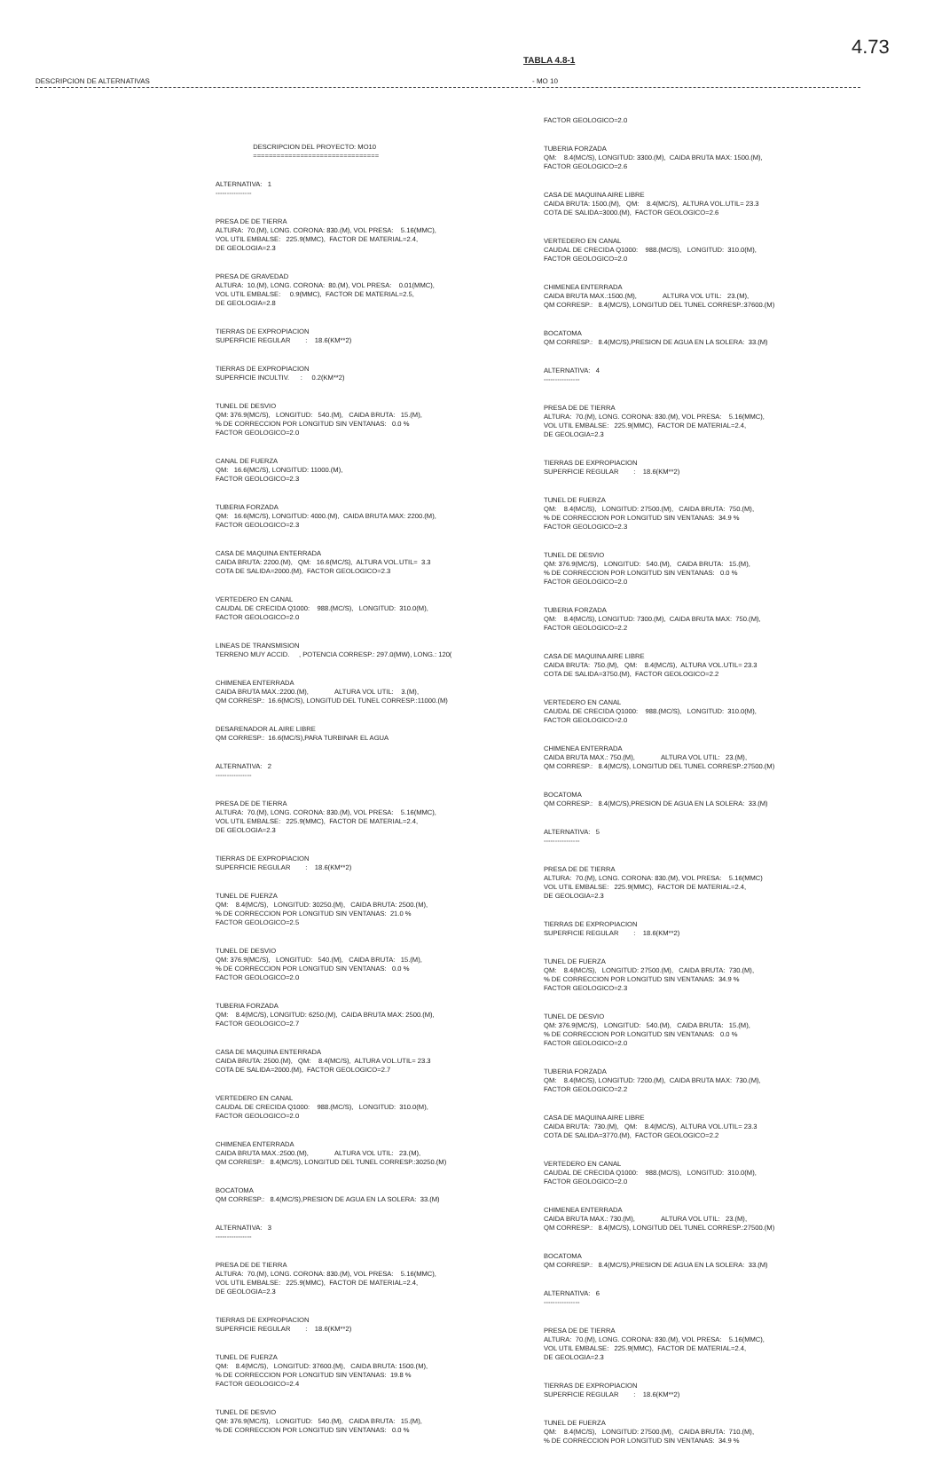4.73
TABLA 4.8-1
DESCRIPCION DE ALTERNATIVAS - MO 10
DESCRIPCION DEL PROYECTO: MO10 ================================
ALTERNATIVA: 1 ----------------
PRESA DE DE TIERRA ALTURA: 70.(M), LONG. CORONA: 830.(M), VOL PRESA: 5.16(MMC), VOL UTIL EMBALSE: 225.9(MMC), FACTOR DE MATERIAL=2.4, DE GEOLOGIA=2.3
PRESA DE GRAVEDAD ALTURA: 10.(M), LONG. CORONA: 80.(M), VOL PRESA: 0.01(MMC), VOL UTIL EMBALSE: 0.9(MMC), FACTOR DE MATERIAL=2.5, DE GEOLOGIA=2.8
TIERRAS DE EXPROPIACION SUPERFICIE REGULAR : 18.6(KM**2)
TIERRAS DE EXPROPIACION SUPERFICIE INCULTIV. : 0.2(KM**2)
TUNEL DE DESVIO QM: 376.9(MC/S), LONGITUD: 540.(M), CAIDA BRUTA: 15.(M), % DE CORRECCION POR LONGITUD SIN VENTANAS: 0.0 % FACTOR GEOLOGICO=2.0
CANAL DE FUERZA QM: 16.6(MC/S), LONGITUD: 11000.(M), FACTOR GEOLOGICO=2.3
TUBERIA FORZADA QM: 16.6(MC/S), LONGITUD: 4000.(M), CAIDA BRUTA MAX: 2200.(M), FACTOR GEOLOGICO=2.3
CASA DE MAQUINA ENTERRADA CAIDA BRUTA: 2200.(M), QM: 16.6(MC/S), ALTURA VOL.UTIL= 3.3 COTA DE SALIDA=2000.(M), FACTOR GEOLOGICO=2.3
VERTEDERO EN CANAL CAUDAL DE CRECIDA Q1000: 988.(MC/S), LONGITUD: 310.0(M), FACTOR GEOLOGICO=2.0
LINEAS DE TRANSMISION TERRENO MUY ACCID. , POTENCIA CORRESP.: 297.0(MW), LONG.: 120(
CHIMENEA ENTERRADA CAIDA BRUTA MAX.:2200.(M), ALTURA VOL UTIL: 3.(M), QM CORRESP.: 16.6(MC/S), LONGITUD DEL TUNEL CORRESP.:11000.(M)
DESARENADOR AL AIRE LIBRE QM CORRESP.: 16.6(MC/S),PARA TURBINAR EL AGUA
ALTERNATIVA: 2 ----------------
PRESA DE DE TIERRA ALTURA: 70.(M), LONG. CORONA: 830.(M), VOL PRESA: 5.16(MMC), VOL UTIL EMBALSE: 225.9(MMC), FACTOR DE MATERIAL=2.4, DE GEOLOGIA=2.3
TIERRAS DE EXPROPIACION SUPERFICIE REGULAR : 18.6(KM**2)
TUNEL DE FUERZA QM: 8.4(MC/S), LONGITUD: 30250.(M), CAIDA BRUTA: 2500.(M), % DE CORRECCION POR LONGITUD SIN VENTANAS: 21.0 % FACTOR GEOLOGICO=2.5
TUNEL DE DESVIO QM: 376.9(MC/S), LONGITUD: 540.(M), CAIDA BRUTA: 15.(M), % DE CORRECCION POR LONGITUD SIN VENTANAS: 0.0 % FACTOR GEOLOGICO=2.0
TUBERIA FORZADA QM: 8.4(MC/S), LONGITUD: 6250.(M), CAIDA BRUTA MAX: 2500.(M), FACTOR GEOLOGICO=2.7
CASA DE MAQUINA ENTERRADA CAIDA BRUTA: 2500.(M), QM: 8.4(MC/S), ALTURA VOL.UTIL= 23.3 COTA DE SALIDA=2000.(M), FACTOR GEOLOGICO=2.7
VERTEDERO EN CANAL CAUDAL DE CRECIDA Q1000: 988.(MC/S), LONGITUD: 310.0(M), FACTOR GEOLOGICO=2.0
CHIMENEA ENTERRADA CAIDA BRUTA MAX.:2500.(M), ALTURA VOL UTIL: 23.(M), QM CORRESP.: 8.4(MC/S), LONGITUD DEL TUNEL CORRESP.:30250.(M)
BOCATOMA QM CORRESP.: 8.4(MC/S),PRESION DE AGUA EN LA SOLERA: 33.(M)
ALTERNATIVA: 3 ----------------
PRESA DE DE TIERRA ALTURA: 70.(M), LONG. CORONA: 830.(M), VOL PRESA: 5.16(MMC), VOL UTIL EMBALSE: 225.9(MMC), FACTOR DE MATERIAL=2.4, DE GEOLOGIA=2.3
TIERRAS DE EXPROPIACION SUPERFICIE REGULAR : 18.6(KM**2)
TUNEL DE FUERZA QM: 8.4(MC/S), LONGITUD: 37600.(M), CAIDA BRUTA: 1500.(M), % DE CORRECCION POR LONGITUD SIN VENTANAS: 19.8 % FACTOR GEOLOGICO=2.4
TUNEL DE DESVIO QM: 376.9(MC/S), LONGITUD: 540.(M), CAIDA BRUTA: 15.(M), % DE CORRECCION POR LONGITUD SIN VENTANAS: 0.0 %
FACTOR GEOLOGICO=2.0
TUBERIA FORZADA QM: 8.4(MC/S), LONGITUD: 3300.(M), CAIDA BRUTA MAX: 1500.(M), FACTOR GEOLOGICO=2.6
CASA DE MAQUINA AIRE LIBRE CAIDA BRUTA: 1500.(M), QM: 8.4(MC/S), ALTURA VOL.UTIL= 23.3 COTA DE SALIDA=3000.(M), FACTOR GEOLOGICO=2.6
VERTEDERO EN CANAL CAUDAL DE CRECIDA Q1000: 988.(MC/S), LONGITUD: 310.0(M), FACTOR GEOLOGICO=2.0
CHIMENEA ENTERRADA CAIDA BRUTA MAX.:1500.(M), ALTURA VOL UTIL: 23.(M), QM CORRESP.: 8.4(MC/S), LONGITUD DEL TUNEL CORRESP.:37600.(M)
BOCATOMA QM CORRESP.: 8.4(MC/S),PRESION DE AGUA EN LA SOLERA: 33.(M)
ALTERNATIVA: 4 ----------------
PRESA DE DE TIERRA ALTURA: 70.(M), LONG. CORONA: 830.(M), VOL PRESA: 5.16(MMC), VOL UTIL EMBALSE: 225.9(MMC), FACTOR DE MATERIAL=2.4, DE GEOLOGIA=2.3
TIERRAS DE EXPROPIACION SUPERFICIE REGULAR : 18.6(KM**2)
TUNEL DE FUERZA QM: 8.4(MC/S), LONGITUD: 27500.(M), CAIDA BRUTA: 750.(M), % DE CORRECCION POR LONGITUD SIN VENTANAS: 34.9 % FACTOR GEOLOGICO=2.3
TUNEL DE DESVIO QM: 376.9(MC/S), LONGITUD: 540.(M), CAIDA BRUTA: 15.(M), % DE CORRECCION POR LONGITUD SIN VENTANAS: 0.0 % FACTOR GEOLOGICO=2.0
TUBERIA FORZADA QM: 8.4(MC/S), LONGITUD: 7300.(M), CAIDA BRUTA MAX: 750.(M), FACTOR GEOLOGICO=2.2
CASA DE MAQUINA AIRE LIBRE CAIDA BRUTA: 750.(M), QM: 8.4(MC/S), ALTURA VOL.UTIL= 23.3 COTA DE SALIDA=3750.(M), FACTOR GEOLOGICO=2.2
VERTEDERO EN CANAL CAUDAL DE CRECIDA Q1000: 988.(MC/S), LONGITUD: 310.0(M), FACTOR GEOLOGICO=2.0
CHIMENEA ENTERRADA CAIDA BRUTA MAX.: 750.(M), ALTURA VOL UTIL: 23.(M), QM CORRESP.: 8.4(MC/S), LONGITUD DEL TUNEL CORRESP.:27500.(M)
BOCATOMA QM CORRESP.: 8.4(MC/S),PRESION DE AGUA EN LA SOLERA: 33.(M)
ALTERNATIVA: 5 ----------------
PRESA DE DE TIERRA ALTURA: 70.(M), LONG. CORONA: 830.(M), VOL PRESA: 5.16(MMC) VOL UTIL EMBALSE: 225.9(MMC), FACTOR DE MATERIAL=2.4, DE GEOLOGIA=2.3
TIERRAS DE EXPROPIACION SUPERFICIE REGULAR : 18.6(KM**2)
TUNEL DE FUERZA QM: 8.4(MC/S), LONGITUD: 27500.(M), CAIDA BRUTA: 730.(M), % DE CORRECCION POR LONGITUD SIN VENTANAS: 34.9 % FACTOR GEOLOGICO=2.3
TUNEL DE DESVIO QM: 376.9(MC/S), LONGITUD: 540.(M), CAIDA BRUTA: 15.(M), % DE CORRECCION POR LONGITUD SIN VENTANAS: 0.0 % FACTOR GEOLOGICO=2.0
TUBERIA FORZADA QM: 8.4(MC/S), LONGITUD: 7200.(M), CAIDA BRUTA MAX: 730.(M), FACTOR GEOLOGICO=2.2
CASA DE MAQUINA AIRE LIBRE CAIDA BRUTA: 730.(M), QM: 8.4(MC/S), ALTURA VOL.UTIL= 23.3 COTA DE SALIDA=3770.(M), FACTOR GEOLOGICO=2.2
VERTEDERO EN CANAL CAUDAL DE CRECIDA Q1000: 988.(MC/S), LONGITUD: 310.0(M), FACTOR GEOLOGICO=2.0
CHIMENEA ENTERRADA CAIDA BRUTA MAX.: 730.(M), ALTURA VOL UTIL: 23.(M), QM CORRESP.: 8.4(MC/S), LONGITUD DEL TUNEL CORRESP.:27500.(M)
BOCATOMA QM CORRESP.: 8.4(MC/S),PRESION DE AGUA EN LA SOLERA: 33.(M)
ALTERNATIVA: 6 ----------------
PRESA DE DE TIERRA ALTURA: 70.(M), LONG. CORONA: 830.(M), VOL PRESA: 5.16(MMC), VOL UTIL EMBALSE: 225.9(MMC), FACTOR DE MATERIAL=2.4, DE GEOLOGIA=2.3
TIERRAS DE EXPROPIACION SUPERFICIE REGULAR : 18.6(KM**2)
TUNEL DE FUERZA QM: 8.4(MC/S), LONGITUD: 27500.(M), CAIDA BRUTA: 710.(M), % DE CORRECCION POR LONGITUD SIN VENTANAS: 34.9 %